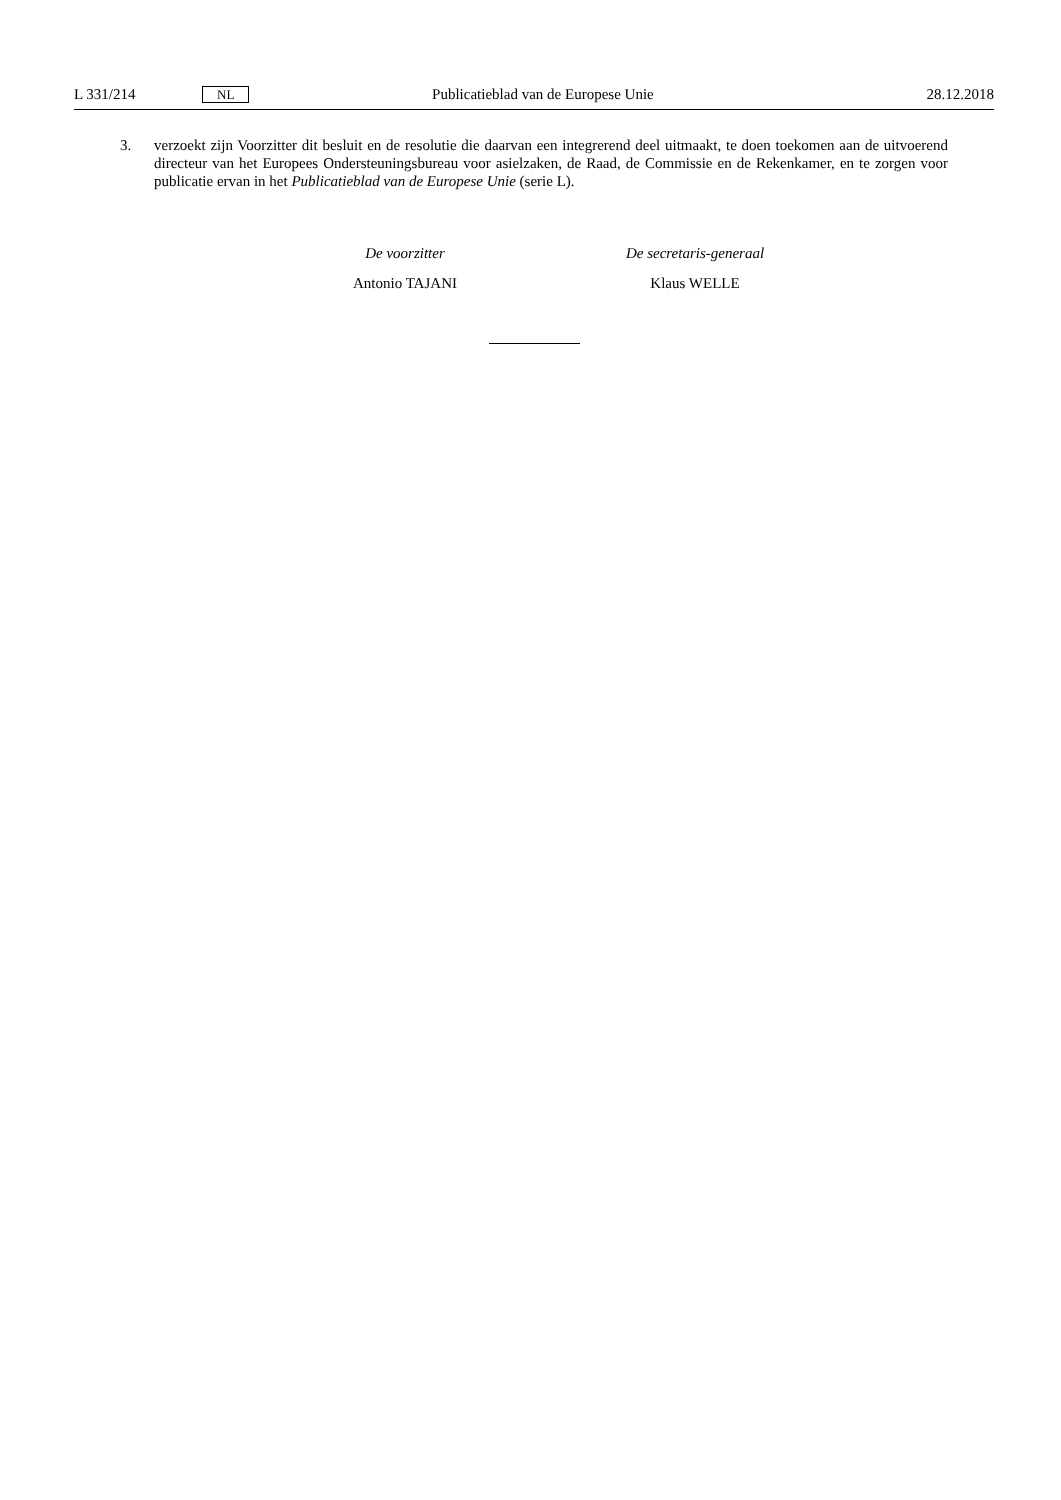L 331/214 NL Publicatieblad van de Europese Unie 28.12.2018
3. verzoekt zijn Voorzitter dit besluit en de resolutie die daarvan een integrerend deel uitmaakt, te doen toekomen aan de uitvoerend directeur van het Europees Ondersteuningsbureau voor asielzaken, de Raad, de Commissie en de Rekenkamer, en te zorgen voor publicatie ervan in het Publicatieblad van de Europese Unie (serie L).
De voorzitter
Antonio TAJANI
De secretaris-generaal
Klaus WELLE